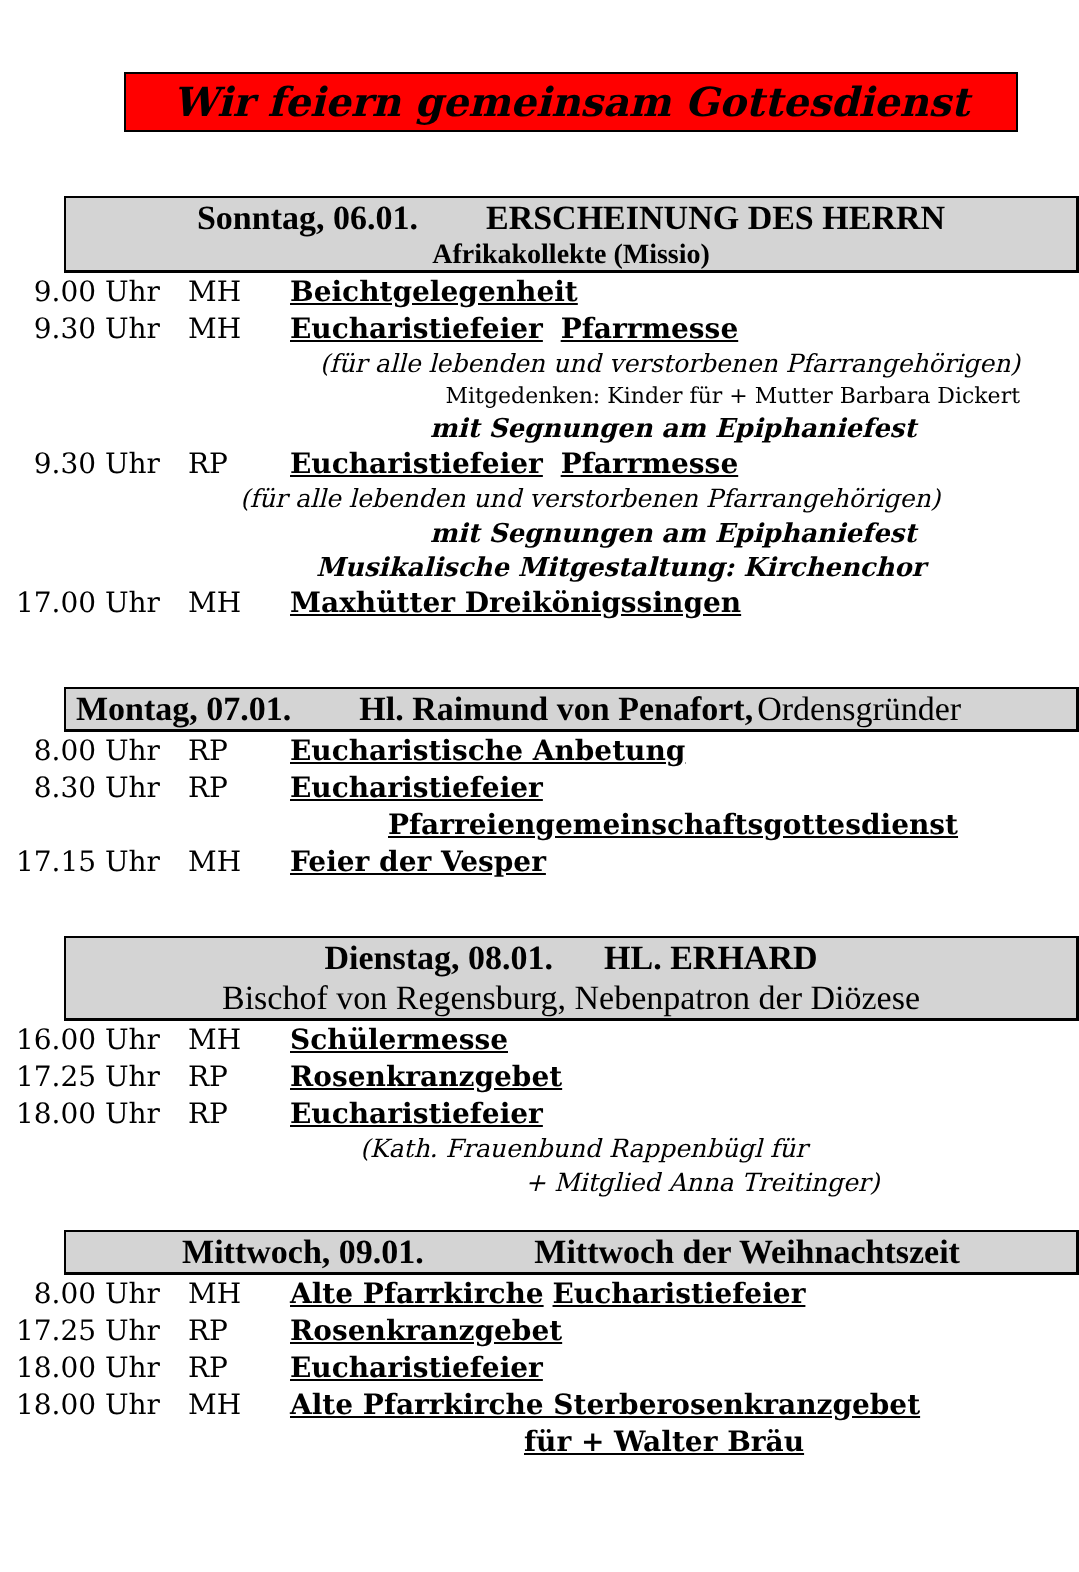Wir feiern gemeinsam Gottesdienst
Sonntag, 06.01. ERSCHEINUNG DES HERRN
Afrikakollekte (Missio)
9.00 Uhr MH Beichtgelegenheit
9.30 Uhr MH Eucharistiefeier Pfarrmesse
(für alle lebenden und verstorbenen Pfarrangehörigen)
Mitgedenken: Kinder für + Mutter Barbara Dickert
mit Segnungen am Epiphaniefest
9.30 Uhr RP Eucharistiefeier Pfarrmesse
(für alle lebenden und verstorbenen Pfarrangehörigen)
mit Segnungen am Epiphaniefest
Musikalische Mitgestaltung: Kirchenchor
17.00 Uhr MH Maxhütter Dreikönigssingen
Montag, 07.01. Hl. Raimund von Penafort, Ordensgründer
8.00 Uhr RP Eucharistische Anbetung
8.30 Uhr RP Eucharistiefeier
Pfarreiengemeinschaftsgottesdienst
17.15 Uhr MH Feier der Vesper
Dienstag, 08.01. HL. ERHARD
Bischof von Regensburg, Nebenpatron der Diözese
16.00 Uhr MH Schülermesse
17.25 Uhr RP Rosenkranzgebet
18.00 Uhr RP Eucharistiefeier
(Kath. Frauenbund Rappenbügl für
+ Mitglied Anna Treitinger)
Mittwoch, 09.01. Mittwoch der Weihnachtszeit
8.00 Uhr MH Alte Pfarrkirche Eucharistiefeier
17.25 Uhr RP Rosenkranzgebet
18.00 Uhr RP Eucharistiefeier
18.00 Uhr MH Alte Pfarrkirche Sterberosenkranzgebet
für + Walter Bräu